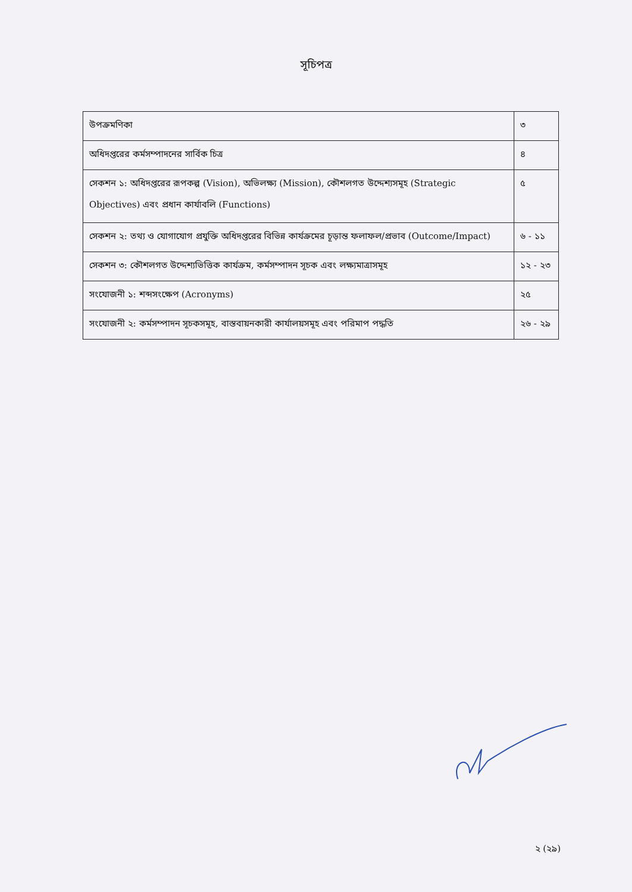সূচিপত্র
| উপক্রমণিকা | ৩ |
| অধিদপ্তরের কর্মসম্পাদনের সার্বিক চিত্র | ৪ |
| সেকশন ১: অধিদপ্তরের রূপকল্প (Vision), অভিলক্ষ্য (Mission), কৌশলগত উদ্দেশ্যসমূহ (Strategic Objectives) এবং প্রধান কার্যাবলি (Functions) | ৫ |
| সেকশন ২: তথ্য ও যোগাযোগ প্রযুক্তি অধিদপ্তরের বিভিন্ন কার্যক্রমের চূড়ান্ত ফলাফল/প্রভাব (Outcome/Impact) | ৬ - ১১ |
| সেকশন ৩: কৌশলগত উদ্দেশ্যভিত্তিক কার্যক্রম, কর্মসম্পাদন সূচক এবং লক্ষ্যমাত্রাসমূহ | ১২ - ২৩ |
| সংযোজনী ১: শব্দসংক্ষেপ (Acronyms) | ২৫ |
| সংযোজনী ২: কর্মসম্পাদন সূচকসমূহ, বাস্তবায়নকারী কার্যালয়সমূহ এবং পরিমাপ পদ্ধতি | ২৬ - ২৯ |
২ (২৯)